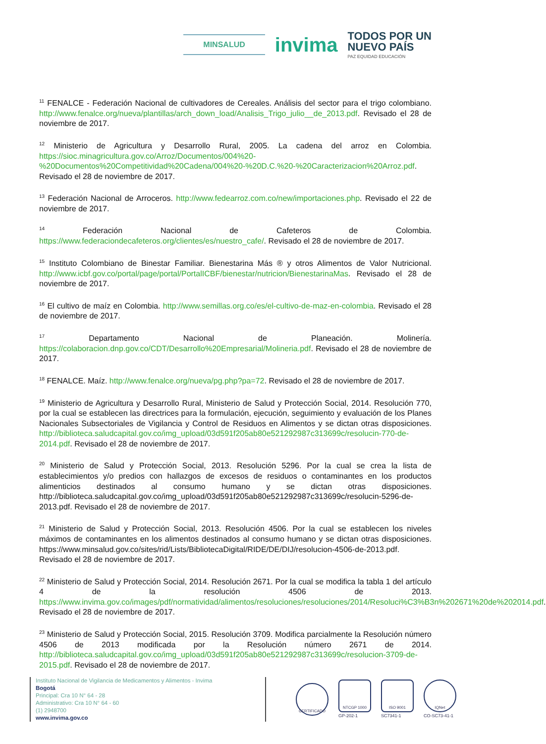MINSALUD
invima
TODOS POR UN
NUEVO PAÍS
PAZ EQUIDAD EDUCACIÓN
<sup>11</sup> FENALCE - Federación Nacional de cultivadores de Cereales. Análisis del sector para el trigo colombiano. http://www.fenalce.org/nueva/plantillas/arch_down_load/Analisis_Trigo_julio__de_2013.pdf. Revisado el 28 de noviembre de 2017.
<sup>12</sup> Ministerio de Agricultura y Desarrollo Rural, 2005. La cadena del arroz en Colombia. https://sioc.minagricultura.gov.co/Arroz/Documentos/004%20-%20Documentos%20Competitividad%20Cadena/004%20-%20D.C.%20-%20Caracterizacion%20Arroz.pdf. Revisado el 28 de noviembre de 2017.
<sup>13</sup> Federación Nacional de Arroceros. http://www.fedearroz.com.co/new/importaciones.php. Revisado el 22 de noviembre de 2017.
<sup>14</sup> Federación Nacional de Cafeteros de Colombia. https://www.federaciondecafeteros.org/clientes/es/nuestro_cafe/. Revisado el 28 de noviembre de 2017.
<sup>15</sup> Instituto Colombiano de Binestar Familiar. Bienestarina Más ® y otros Alimentos de Valor Nutricional. http://www.icbf.gov.co/portal/page/portal/PortalICBF/bienestar/nutricion/BienestarinaMas. Revisado el 28 de noviembre de 2017.
<sup>16</sup> El cultivo de maíz en Colombia. http://www.semillas.org.co/es/el-cultivo-de-maz-en-colombia. Revisado el 28 de noviembre de 2017.
<sup>17</sup> Departamento Nacional de Planeación. Molinería. https://colaboracion.dnp.gov.co/CDT/Desarrollo%20Empresarial/Molineria.pdf. Revisado el 28 de noviembre de 2017.
<sup>18</sup> FENALCE. Maíz. http://www.fenalce.org/nueva/pg.php?pa=72. Revisado el 28 de noviembre de 2017.
<sup>19</sup> Ministerio de Agricultura y Desarrollo Rural, Ministerio de Salud y Protección Social, 2014. Resolución 770, por la cual se establecen las directrices para la formulación, ejecución, seguimiento y evaluación de los Planes Nacionales Subsectoriales de Vigilancia y Control de Residuos en Alimentos y se dictan otras disposiciones. http://biblioteca.saludcapital.gov.co/img_upload/03d591f205ab80e521292987c313699c/resolucin-770-de-2014.pdf. Revisado el 28 de noviembre de 2017.
<sup>20</sup> Ministerio de Salud y Protección Social, 2013. Resolución 5296. Por la cual se crea la lista de establecimientos y/o predios con hallazgos de excesos de residuos o contaminantes en los productos alimenticios destinados al consumo humano y se dictan otras disposiciones. http://biblioteca.saludcapital.gov.co/img_upload/03d591f205ab80e521292987c313699c/resolucin-5296-de-2013.pdf. Revisado el 28 de noviembre de 2017.
<sup>21</sup> Ministerio de Salud y Protección Social, 2013. Resolución 4506. Por la cual se establecen los niveles máximos de contaminantes en los alimentos destinados al consumo humano y se dictan otras disposiciones. https://www.minsalud.gov.co/sites/rid/Lists/BibliotecaDigital/RIDE/DE/DIJ/resolucion-4506-de-2013.pdf. Revisado el 28 de noviembre de 2017.
<sup>22</sup> Ministerio de Salud y Protección Social, 2014. Resolución 2671. Por la cual se modifica la tabla 1 del artículo 4 de la resolución 4506 de 2013. https://www.invima.gov.co/images/pdf/normatividad/alimentos/resoluciones/resoluciones/2014/Resoluci%C3%B3n%202671%20de%202014.pdf. Revisado el 28 de noviembre de 2017.
<sup>23</sup> Ministerio de Salud y Protección Social, 2015. Resolución 3709. Modifica parcialmente la Resolución número 4506 de 2013 modificada por la Resolución número 2671 de 2014. http://biblioteca.saludcapital.gov.co/img_upload/03d591f205ab80e521292987c313699c/resolucion-3709-de-2015.pdf. Revisado el 28 de noviembre de 2017.
Instituto Nacional de Vigilancia de Medicamentos y Alimentos - Invima
Bogotá
Principal: Cra 10 N° 64 - 28
Administrativo: Cra 10 N° 64 - 60
(1) 2948700
www.invima.gov.co
CERTIFICADO
NTCGP 1000
GP-202-1
ISO 9001
SC7341-1
IQNet
CO-SC73-41-1